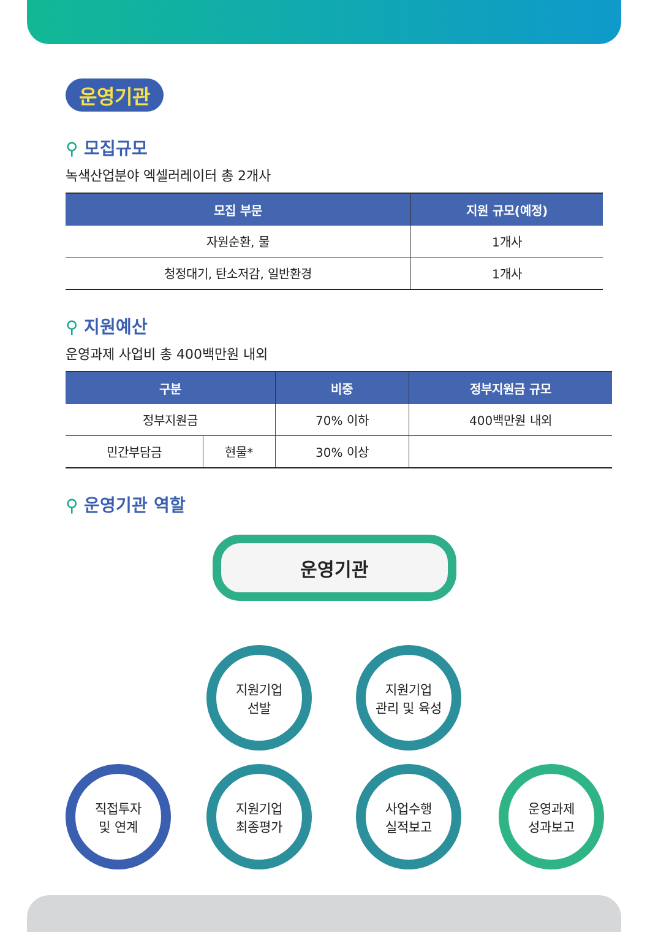운영기관
⚲ 모집규모
녹색산업분야 엑셀러레이터 총 2개사
| 모집 부문 | 지원 규모(예정) |
| --- | --- |
| 자원순환, 물 | 1개사 |
| 청정대기, 탄소저감, 일반환경 | 1개사 |
⚲ 지원예산
운영과제 사업비 총 400백만원 내외
| 구분 | | 비중 | 정부지원금 규모 |
| --- | --- | --- | --- |
| 정부지원금 | | 70% 이하 | 400백만원 내외 |
| 민간부담금 | 현물* | 30% 이상 | |
⚲ 운영기관 역할
운영기관
지원기업
선발
지원기업
관리 및 육성
직접투자
및 연계
지원기업
최종평가
사업수행
실적보고
운영과제
성과보고